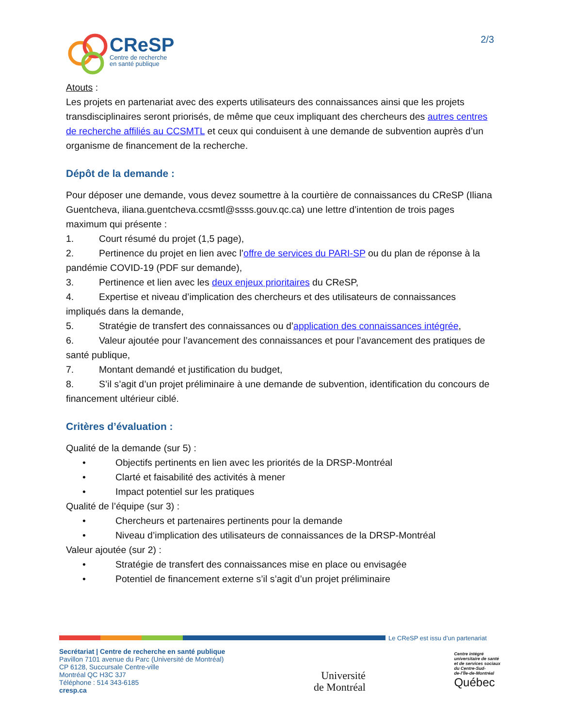CReSP
Centre de recherche
en santé publique
2/3
Atouts :
Les projets en partenariat avec des experts utilisateurs des connaissances ainsi que les projets transdisciplinaires seront priorisés, de même que ceux impliquant des chercheurs des autres centres de recherche affiliés au CCSMTL et ceux qui conduisent à une demande de subvention auprès d’un organisme de financement de la recherche.
Dépôt de la demande :
Pour déposer une demande, vous devez soumettre à la courtière de connaissances du CReSP (Iliana Guentcheva, iliana.guentcheva.ccsmtl@ssss.gouv.qc.ca) une lettre d’intention de trois pages maximum qui présente :
1. Court résumé du projet (1,5 page),
2. Pertinence du projet en lien avec l’offre de services du PARI-SP ou du plan de réponse à la pandémie COVID-19 (PDF sur demande),
3. Pertinence et lien avec les deux enjeux prioritaires du CReSP,
4. Expertise et niveau d’implication des chercheurs et des utilisateurs de connaissances impliqués dans la demande,
5. Stratégie de transfert des connaissances ou d’application des connaissances intégrée,
6. Valeur ajoutée pour l’avancement des connaissances et pour l’avancement des pratiques de santé publique,
7. Montant demandé et justification du budget,
8. S’il s’agit d’un projet préliminaire à une demande de subvention, identification du concours de financement ultérieur ciblé.
Critères d’évaluation :
Qualité de la demande (sur 5) :
• Objectifs pertinents en lien avec les priorités de la DRSP-Montréal
• Clarté et faisabilité des activités à mener
• Impact potentiel sur les pratiques
Qualité de l’équipe (sur 3) :
• Chercheurs et partenaires pertinents pour la demande
• Niveau d’implication des utilisateurs de connaissances de la DRSP-Montréal
Valeur ajoutée (sur 2) :
• Stratégie de transfert des connaissances mise en place ou envisagée
• Potentiel de financement externe s’il s’agit d’un projet préliminaire
Le CReSP est issu d’un partenariat
Secrétariat | Centre de recherche en santé publique
Pavillon 7101 avenue du Parc (Université de Montréal)
CP 6128, Succursale Centre-ville
Montréal QC H3C 3J7
Téléphone : 514 343-6185
cresp.ca
Université
de Montréal
Centre intégré
universitaire de santé
et de services sociaux
du Centre-Sud-
de-l’Île-de-Montréal
Québec